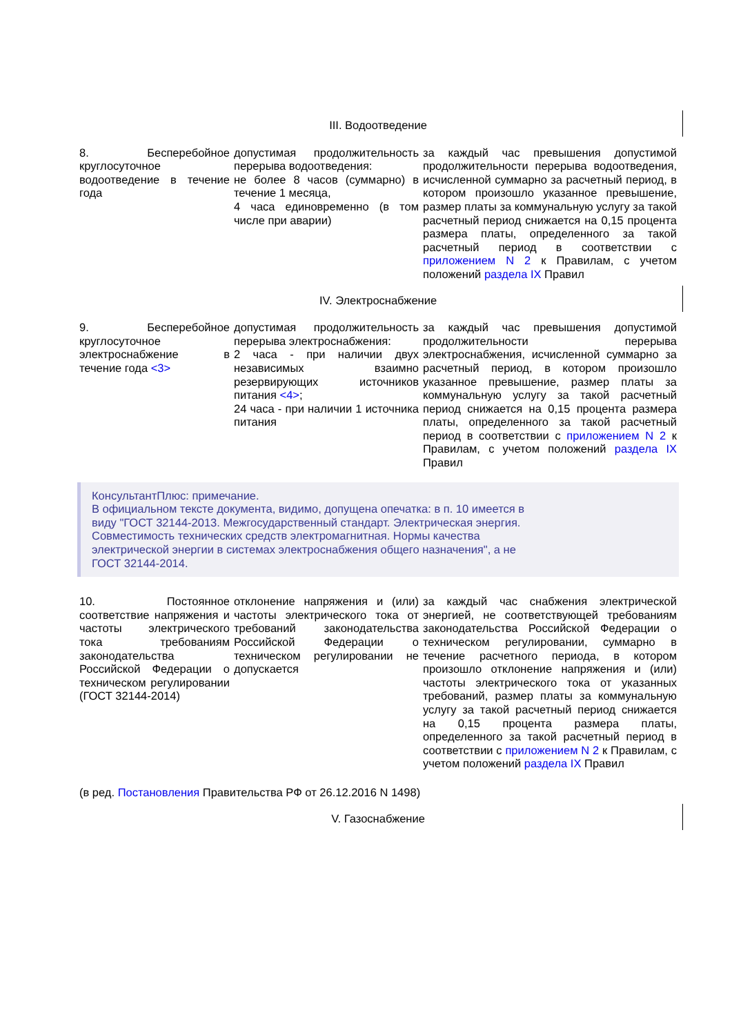III. Водоотведение
| 8. Бесперебойное круглосуточное водоотведение в течение года | допустимая продолжительность перерыва водоотведения: не более 8 часов (суммарно) в течение 1 месяца, 4 часа единовременно (в том числе при аварии) | за каждый час превышения допустимой продолжительности перерыва водоотведения, исчисленной суммарно за расчетный период, в котором произошло указанное превышение, размер платы за коммунальную услугу за такой расчетный период снижается на 0,15 процента размера платы, определенного за такой расчетный период в соответствии с приложением N 2 к Правилам, с учетом положений раздела IX Правил |
IV. Электроснабжение
| 9. Бесперебойное круглосуточное электроснабжение в течение года <3> | допустимая продолжительность перерыва электроснабжения: 2 часа - при наличии двух независимых взаимно резервирующих источников питания <4> ; 24 часа - при наличии 1 источника питания | за каждый час превышения допустимой продолжительности перерыва электроснабжения, исчисленной суммарно за расчетный период, в котором произошло указанное превышение, размер платы за коммунальную услугу за такой расчетный период снижается на 0,15 процента размера платы, определенного за такой расчетный период в соответствии с приложением N 2 к Правилам, с учетом положений раздела IX Правил |
КонсультантПлюс: примечание.
В официальном тексте документа, видимо, допущена опечатка: в п. 10 имеется в
виду "ГОСТ 32144-2013. Межгосударственный стандарт. Электрическая энергия.
Совместимость технических средств электромагнитная. Нормы качества
электрической энергии в системах электроснабжения общего назначения", а не
ГОСТ 32144-2014.
| 10. Постоянное соответствие напряжения и частоты электрического тока требованиям законодательства Российской Федерации о техническом регулировании (ГОСТ 32144-2014) | отклонение напряжения и (или) частоты электрического тока от требований законодательства Российской Федерации о техническом регулировании не допускается | за каждый час снабжения электрической энергией, не соответствующей требованиям законодательства Российской Федерации о техническом регулировании, суммарно в течение расчетного периода, в котором произошло отклонение напряжения и (или) частоты электрического тока от указанных требований, размер платы за коммунальную услугу за такой расчетный период снижается на 0,15 процента размера платы, определенного за такой расчетный период в соответствии с приложением N 2 к Правилам, с учетом положений раздела IX Правил |
(в ред. Постановления Правительства РФ от 26.12.2016 N 1498)
V. Газоснабжение